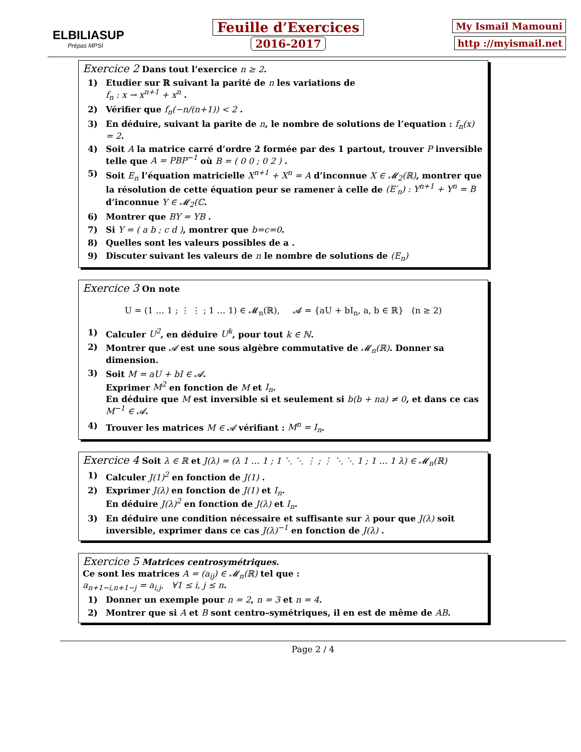ELBILIASUP
Prépas MPSI
Feuille d’Exercices
2016-2017
My Ismail Mamouni
http ://myismail.net
Exercice 2
Dans tout l’exercice n ≥ 2.
1) Etudier sur ℝ suivant la parité de n les variations de
f<sub>n</sub> : x → x<sup>n+1</sup> + x<sup>n</sup> .
2) Vérifier que f<sub>n</sub>(−n/(n+1)) < 2 .
3) En déduire, suivant la parite de n, le nombre de solutions de l’equation : f<sub>n</sub>(x) = 2.
4) Soit A la matrice carré d’ordre 2 formée par des 1 partout, trouver P inversible telle que A = PBP<sup>−1</sup> où B = ( 0 0 ; 0 2 ) .
5) Soit E<sub>n</sub> l’équation matricielle X<sup>n+1</sup> + X<sup>n</sup> = A d’inconnue X ∈ 𝓜<sub>2</sub>(ℝ), montrer que la résolution de cette équation peur se ramener à celle de (E′<sub>n</sub>) : Y<sup>n+1</sup> + Y<sup>n</sup> = B d’inconnue Y ∈ 𝓜<sub>2</sub>(ℂ.
6) Montrer que BY = YB .
7) Si Y = ( a b ; c d ), montrer que b=c=0.
8) Quelles sont les valeurs possibles de a .
9) Discuter suivant les valeurs de n le nombre de solutions de (E<sub>n</sub>)
Exercice 3
On note
U = (1 … 1 ; ⋮ ⋮ ; 1 … 1) ∈ 𝓜<sub>n</sub>(ℝ), 𝓐 = {aU + bI<sub>n</sub>, a, b ∈ ℝ} (n ≥ 2)
1) Calculer U<sup>2</sup>, en déduire U<sup>k</sup>, pour tout k ∈ ℕ.
2) Montrer que 𝓐 est une sous algèbre commutative de 𝓜<sub>n</sub>(ℝ). Donner sa dimension.
3) Soit M = aU + bI ∈ 𝓐.
Exprimer M<sup>2</sup> en fonction de M et I<sub>n</sub>.
En déduire que M est inversible si et seulement si b(b + na) ≠ 0, et dans ce cas M<sup>−1</sup> ∈ 𝓐.
4) Trouver les matrices M ∈ 𝓐 vérifiant : M<sup>n</sup> = I<sub>n</sub>.
Exercice 4
Soit λ ∈ ℝ et J(λ) = (λ 1 … 1 ; 1 ⋱ ⋱ ⋮ ; ⋮ ⋱ ⋱ 1 ; 1 … 1 λ) ∈ 𝓜<sub>n</sub>(ℝ)
1) Calculer J(1)<sup>2</sup> en fonction de J(1) .
2) Exprimer J(λ) en fonction de J(1) et I<sub>n</sub>.
En déduire J(λ)<sup>2</sup> en fonction de J(λ) et I<sub>n</sub>.
3) En déduire une condition nécessaire et suffisante sur λ pour que J(λ) soit inversible, exprimer dans ce cas J(λ)<sup>−1</sup> en fonction de J(λ) .
Exercice 5
Matrices centrosymétriques.
Ce sont les matrices A = (a<sub>ij</sub>) ∈ 𝓜<sub>n</sub>(ℝ) tel que :
a<sub>n+1−i,n+1−j</sub> = a<sub>i,j</sub>, ∀1 ≤ i, j ≤ n.
1) Donner un exemple pour n = 2, n = 3 et n = 4.
2) Montrer que si A et B sont centro–symétriques, il en est de même de AB.
Page 2 / 4